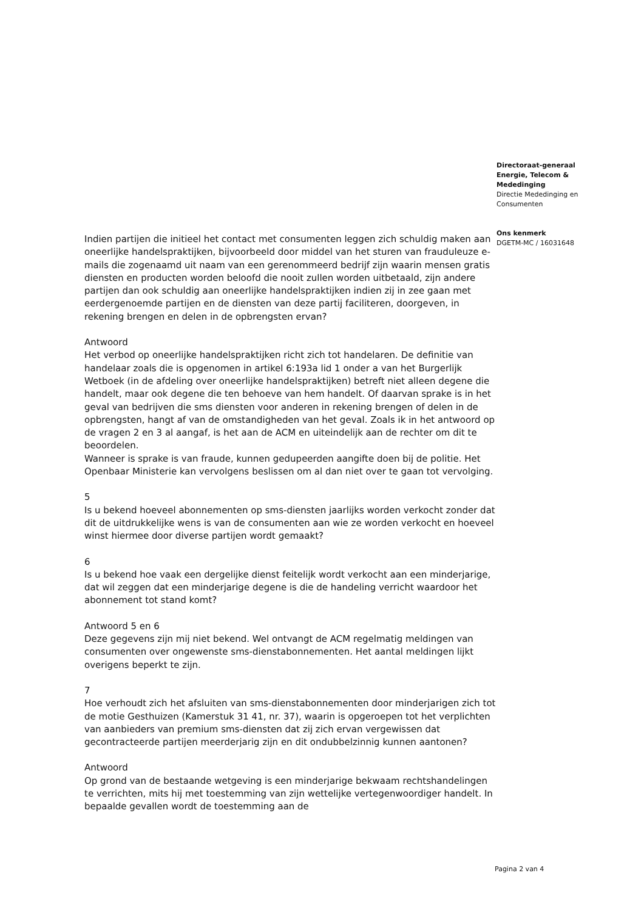Directoraat-generaal
Energie, Telecom &
Mededinging
Directie Mededinging en
Consumenten
Ons kenmerk
DGETM-MC / 16031648
Indien partijen die initieel het contact met consumenten leggen zich schuldig maken aan oneerlijke handelspraktijken, bijvoorbeeld door middel van het sturen van frauduleuze e-mails die zogenaamd uit naam van een gerenommeerd bedrijf zijn waarin mensen gratis diensten en producten worden beloofd die nooit zullen worden uitbetaald, zijn andere partijen dan ook schuldig aan oneerlijke handelspraktijken indien zij in zee gaan met eerdergenoemde partijen en de diensten van deze partij faciliteren, doorgeven, in rekening brengen en delen in de opbrengsten ervan?
Antwoord
Het verbod op oneerlijke handelspraktijken richt zich tot handelaren. De definitie van handelaar zoals die is opgenomen in artikel 6:193a lid 1 onder a van het Burgerlijk Wetboek (in de afdeling over oneerlijke handelspraktijken) betreft niet alleen degene die handelt, maar ook degene die ten behoeve van hem handelt. Of daarvan sprake is in het geval van bedrijven die sms diensten voor anderen in rekening brengen of delen in de opbrengsten, hangt af van de omstandigheden van het geval. Zoals ik in het antwoord op de vragen 2 en 3 al aangaf, is het aan de ACM en uiteindelijk aan de rechter om dit te beoordelen.
Wanneer is sprake is van fraude, kunnen gedupeerden aangifte doen bij de politie. Het Openbaar Ministerie kan vervolgens beslissen om al dan niet over te gaan tot vervolging.
5
Is u bekend hoeveel abonnementen op sms-diensten jaarlijks worden verkocht zonder dat dit de uitdrukkelijke wens is van de consumenten aan wie ze worden verkocht en hoeveel winst hiermee door diverse partijen wordt gemaakt?
6
Is u bekend hoe vaak een dergelijke dienst feitelijk wordt verkocht aan een minderjarige, dat wil zeggen dat een minderjarige degene is die de handeling verricht waardoor het abonnement tot stand komt?
Antwoord 5 en 6
Deze gegevens zijn mij niet bekend. Wel ontvangt de ACM regelmatig meldingen van consumenten over ongewenste sms-dienstabonnementen. Het aantal meldingen lijkt overigens beperkt te zijn.
7
Hoe verhoudt zich het afsluiten van sms-dienstabonnementen door minderjarigen zich tot de motie Gesthuizen (Kamerstuk 31 41, nr. 37), waarin is opgeroepen tot het verplichten van aanbieders van premium sms-diensten dat zij zich ervan vergewissen dat gecontracteerde partijen meerderjarig zijn en dit ondubbelzinnig kunnen aantonen?
Antwoord
Op grond van de bestaande wetgeving is een minderjarige bekwaam rechtshandelingen te verrichten, mits hij met toestemming van zijn wettelijke vertegenwoordiger handelt. In bepaalde gevallen wordt de toestemming aan de
Pagina 2 van 4